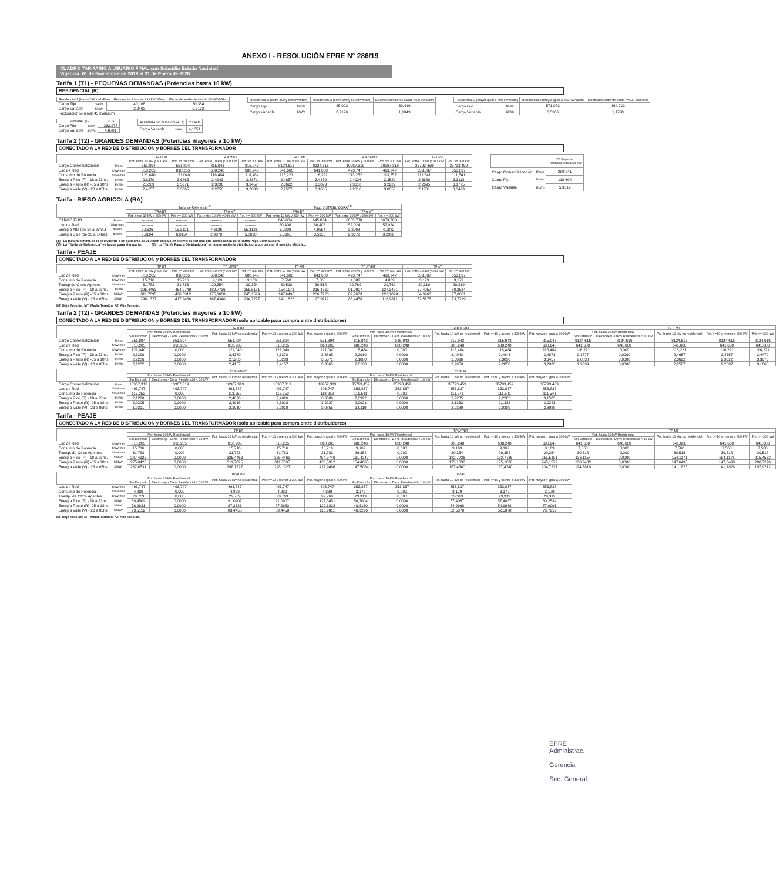ANEXO I - RESOLUCIÓN EPRE N° 286/19
CUADRO TARIFARIO A USUARIO FINAL con Subsidio Estado Nacional
Vigencia: 01 de Noviembre de 2019 al 31 de Enero de 2020
Tarifa 1 (T1) - PEQUEÑAS DEMANDAS (Potencias hasta 10 kW)
RESIDENCIAL (R)
| Residencial 1 (Hasta 299 kWh/Bim) | | | Residencial 1 (Hasta 299 kWh/Bim) | Electrodependiente salud <600 kWh/Bim |
| --- | --- | --- | --- | --- |
| Cargo Fijo | $/Bim | | 40,166 | 30,384 |
| Cargo Variable | $/kWh | | 3,2492 | 0,5132 |
| Facturación Mínima: 45 kWh/Bim | | | | |
| Residencial 2 (entre 300 y 599 kWh/Bim) | | Residencial 2 (entre 300 y 599 kWh/Bim) | Electrodependiente salud <600 kWh/bim |
| --- | --- | --- | --- |
| Cargo Fijo | $/Bim | 85,092 | 59,410 |
| Cargo Variable | $/kWh | 3,7176 | 1,1049 |
| Residencial 3 (mayor igual a 600 kWh/Bim) | | Residencial 3 (mayor igual a 600 kWh/Bim) | Electrodependiente salud >=600 kWh/bim |
| --- | --- | --- | --- |
| Cargo Fijo | $/Bim | 571,983 | 364,722 |
| Cargo Variable | $/kWh | 3,5966 | 1,1793 |
| GENERAL (G) | | | T1 G |
| --- | --- | --- | --- |
| Cargo Fijo | $/Bim | | 262,977 |
| Cargo Variable | $/kWh | | 4,8701 |
| ALUMBRADO PUBLICO (ALP) | | T1 ALP |
| --- | --- | --- |
| Cargo Variable | $/kWh | 4,1051 |
Tarifa 2 (T2) - GRANDES DEMANDAS (Potencias mayores a 10 kW)
CONECTADO A LA RED DE DISTRIBUCIÓN y BORNES DEL TRANSFORMADOR
| | | T2 R BT | | T2 B MT/BT | | T2 R MT | | T2 B AT/MT | | T2 R AT | |
| --- | --- | --- | --- | --- | --- | --- | --- | --- | --- | --- | --- |
| | | Pot. entre 10 kW y 300 kW | Pot. >= 300 kW | Pot. entre 10 kW y 300 kW | Pot. >= 300 kW | Pot. entre 10 kW y 300 kW | Pot. >= 300 kW | Pot. entre 10 kW y 300 kW | Pot. >= 300 kW | Pot. entre 10 kW y 300 kW | Pot. >= 300 kW |
| Cargo Comercialización | $/mes | 551,894 | 551,894 | 815,943 | 815,943 | 8124,616 | 8124,616 | 10967,319 | 10967,319 | 35793,459 | 35793,459 |
| Uso de Red | $/kW-mes | 818,205 | 818,205 | 688,248 | 688,248 | 641,680 | 641,680 | 493,747 | 493,747 | 353,837 | 353,837 |
| Consumo de Potencia | $/kW-mes | 121,040 | 121,040 | 118,484 | 118,484 | 116,221 | 116,221 | 113,252 | 113,252 | 111,541 | 111,541 |
| Energía Pico (P) - 18 a 23hs. | $/kWh | 2,6370 | 3,6865 | 2,4943 | 3,4871 | 2,4657 | 3,4470 | 2,4026 | 3,3589 | 2,3689 | 3,3118 |
| Energía Resto (R) -05 a 18hs | $/kWh | 2,5283 | 3,5371 | 2,3896 | 3,3457 | 2,3622 | 3,3073 | 2,3018 | 3,2227 | 2,2695 | 3,1775 |
| Energía Valle (V) - 23 a 05hs. | $/kWh | 2,4157 | 3,3865 | 2,2850 | 3,2033 | 2,2587 | 3,1665 | 2,2010 | 3,0855 | 2,1701 | 3,0423 |
| | | T2 Especial Potencias hasta 50 kW |
| --- | --- | --- |
| Cargo Comercialización | $/mes | 288,241 |
| Cargo Fijo | $/mes | 118,604 |
| Cargo Variable | $/kWh | 5,3019 |
Tarifa - RIEGO AGRICOLA (RA)
| | | Tarifa de Referencia <sup>(2)</sup> | | | | Pago DISTRIBUIDORA <sup>(3)</sup> | | | |
| --- | --- | --- | --- | --- | --- | --- | --- | --- | --- |
| | | TRA BT | | TRA MT | | TRA BT | | TRA MT | |
| | | Pot. entre 10 kW y 300 kW | Pot. >= 300 kW | Pot. entre 10 kW y 300 kW | Pot. >= 300 kW | Pot. entre 10 kW y 300 kW | Pot. >= 300 kW | Pot. entre 10 kW y 300 kW | Pot. >= 300 kW |
| CARGO FIJO | $/mes | --------- | --------- | --------- | --------- | 645,804 | 645,804 | 6053,780 | 6053,780 |
| Uso de Red | $/kW-mes | --------- | --------- | --------- | --------- | 80,408 | 80,408 | 52,024 | 52,024 |
| Energía Alta (de 14 a 23hs.) | $/kWh | 7,6626 | 15,3121 | 7,6626 | 15,3121 | 3,9208 | 4,9554 | 3,2008 | 4,1882 |
| Energía Baja (de 23 a 14hs.) | $/kWh | 3,0104 | 6,0154 | 2,9070 | 5,8090 | 2,5361 | 3,5335 | 2,3672 | 3,2980 |
(1) - La factura mínima es la equivalente a un consumo de 250 kWh en bajo en el nivel de tensión que corresponda de la Tarifa Pago Distribuidora
(2) - La "Tarifa de Referencia" es la que paga el usuario. (3) - La "Tarifa Pago a Distribuidora" es la que recibe la distribuidora por prestar el servicio eléctrico.
Tarifa - PEAJE
CONECTADO A LA RED DE DISTRIBUCIÓN y BORNES DEL TRANSFORMADOR
| | | TP BT | | TP MT/BT | | TP MT | | TP AT/MT | | TP AT | |
| --- | --- | --- | --- | --- | --- | --- | --- | --- | --- | --- | --- |
| | | Pot. entre 10 kW y 300 kW | Pot. >= 300 kW | Pot. entre 10 kW y 300 kW | Pot. >= 300 kW | Pot. entre 10 kW y 300 kW | Pot. >= 300 kW | Pot. entre 10 kW y 300 kW | Pot. >= 300 kW | Pot. entre 10 kW y 300 kW | Pot. >= 300 kW |
| Uso de Red | $/kW-mes | 818,205 | 818,205 | 688,248 | 688,248 | 641,680 | 641,680 | 493,747 | 493,747 | 353,837 | 353,837 |
| Consumo de Potencia | $/kW-mes | 15,716 | 15,716 | 9,169 | 9,169 | 7,568 | 7,568 | 4,889 | 4,889 | 3,179 | 3,179 |
| Transp de Otros Agentes | $/kW-mes | 31,783 | 31,783 | 29,354 | 29,354 | 30,518 | 30,518 | 29,769 | 29,769 | 29,319 | 29,319 |
| Energía Pico (P) - 18 a 23hs. | $/kWh | 325,4463 | 454,9749 | 182,7736 | 255,5181 | 154,1171 | 215,4562 | 91,0907 | 127,3451 | 57,4057 | 80,2534 |
| Energía Resto (R) -05 a 18hs | $/MWh | 311,7695 | 436,5312 | 175,1038 | 245,1599 | 147,6498 | 206,7220 | 87,2683 | 122,1828 | 54,9968 | 77,0001 |
| Energía Valle (V) - 23 a 05hs. | $/MWh | 298,1327 | 417,9466 | 167,4340 | 234,7227 | 141,1826 | 197,9212 | 83,4458 | 116,9811 | 52,5878 | 73,7219 |
BT: Baja Tensión; MT: Media Tensión; AT: Alta Tensión.
Tarifa 2 (T2) - GRANDES DEMANDAS (Potencias mayores a 10 kW)
CONECTADO A LA RED DE DISTRIBUCIÓN y BORNES DEL TRANSFORMADOR (sólo aplicable para compra entre distribuidores)
| | | T2 R BT | | | | | T2 B MT/BT | | | | | T2 R MT | | | | |
| --- | --- | --- | --- | --- | --- | --- | --- | --- | --- | --- | --- | --- | --- | --- | --- | --- |
| | | Pot. hasta 10 kW Residencial | | Pot. hasta 10 kW no residencial | Pot. >=10 y menor a 300 kW | Pot. mayor o igual a 300 kW | Pot. hasta 10 kW Residencial | | Pot. hasta 10 kW no residencial | Pot. >=10 y menor a 300 kW | Pot. mayor o igual a 300 kW | Pot. hasta 10 kW Residencial | | Pot. hasta 10 kW no residencial | Pot. >=10 y menor a 300 kW | Pot. >= 300 kW |
| | | Sin Estímulo | Electrodep.- Dem. Residencial < 10 kW | | | | Sin Estímulo | Electrodep.- Dem. Residencial < 10 kW | | | | Sin Estímulo | Electrodep.- Dem. Residencial < 10 kW | | | |
| Cargo Comercialización | $/mes | 551,894 | 551,894 | 551,894 | 551,894 | 551,894 | 815,943 | 815,943 | 815,943 | 815,943 | 815,943 | 8124,616 | 8124,616 | 8124,616 | 8124,616 | 8124,616 |
| Uso de Red | $/kW-mes | 818,205 | 818,205 | 818,205 | 818,205 | 818,205 | 688,248 | 688,248 | 688,248 | 688,248 | 688,248 | 641,680 | 641,680 | 641,680 | 641,680 | 641,680 |
| Consumo de Potencia | $/kW-mes | 121,040 | 0,000 | 121,040 | 121,040 | 121,040 | 118,484 | 0,000 | 118,484 | 118,484 | 118,484 | 116,221 | 0,000 | 116,221 | 116,221 | 116,221 |
| Energía Pico (P) - 18 a 23hs. | $/kWh | 2,3290 | 0,0000 | 2,6370 | 2,6370 | 3,6865 | 2,2030 | 0,0000 | 2,4943 | 2,4943 | 3,4871 | 2,1777 | 0,0000 | 2,4657 | 2,4657 | 3,4470 |
| Energía Resto (R) -05 a 18hs | $/kWh | 2,2286 | 0,0000 | 2,5283 | 2,5283 | 3,5371 | 2,1080 | 0,0000 | 2,3896 | 2,3896 | 3,3457 | 2,0838 | 0,0000 | 2,3622 | 2,3622 | 3,3073 |
| Energía Valle (V) - 23 a 05hs. | $/kWh | 2,1282 | 0,0000 | 2,4157 | 2,4157 | 3,3865 | 2,0130 | 0,0000 | 2,2850 | 2,2850 | 3,2033 | 1,9899 | 0,0000 | 2,2587 | 2,2587 | 3,1665 |
| | | T2 B AT/MT | | | | | T2 R AT | | | | |
| --- | --- | --- | --- | --- | --- | --- | --- | --- | --- | --- | --- |
| | | Pot. hasta 10 kW Residencial | | Pot. hasta 10 kW no residencial | Pot. >=10 y menor a 300 kW | Pot. mayor o igual a 300 kW | Pot. hasta 10 kW Residencial | | Pot. hasta 10 kW no residencial | Pot. >=10 y menor a 300 kW | Pot. mayor o igual a 300 kW |
| | | Sin Estímulo | Electrodep.- Dem. Residencial < 10 kW | | | | Sin Estímulo | Electrodep.- Dem. Residencial < 10 kW | | | |
| Cargo Comercialización | $/mes | 10967,319 | 10967,319 | 10967,319 | 10967,319 | 10967,319 | 35793,459 | 35793,459 | 35793,459 | 35793,459 | 35793,459 |
| Uso de Red | $/kW-mes | 493,747 | 493,747 | 493,747 | 493,747 | 493,747 | 353,837 | 353,837 | 353,837 | 353,837 | 353,837 |
| Consumo de Potencia | $/kW-mes | 113,252 | 0,000 | 113,252 | 113,252 | 113,252 | 111,541 | 0,000 | 111,541 | 111,541 | 111,541 |
| Energía Pico (P) - 18 a 23hs. | $/kWh | 2,1220 | 0,0000 | 2,4026 | 2,4026 | 3,3589 | 2,0922 | 0,0000 | 2,2285 | 2,2285 | 3,1583 |
| Energía Resto (R) -05 a 18hs | $/kWh | 2,0305 | 0,0000 | 2,3018 | 2,3018 | 3,2227 | 2,0021 | 0,0000 | 2,1332 | 2,1332 | 3,0341 |
| Energía Valle (V) - 23 a 05hs. | $/kWh | 1,9391 | 0,0000 | 2,2010 | 2,2010 | 3,0855 | 1,9119 | 0,0000 | 2,0389 | 2,0389 | 2,8988 |
Tarifa - PEAJE
CONECTADO A LA RED DE DISTRIBUCIÓN y BORNES DEL TRANSFORMADOR (sólo aplicable para compra entre distribuidores)
| | | TP BT | | | | | TP MT/BT | | | | | TP MT | | | | |
| --- | --- | --- | --- | --- | --- | --- | --- | --- | --- | --- | --- | --- | --- | --- | --- | --- |
| | | Pot. hasta 10 kW Residencial | | Pot. hasta 10 kW no residencial | Pot. >=10 y menor a 300 kW | Pot. mayor o igual a 300 kW | Pot. hasta 10 kW Residencial | | Pot. hasta 10 kW no residencial | Pot. >=10 y menor a 300 kW | Pot. mayor o igual a 300 kW | Pot. hasta 10 kW Residencial | | Pot. hasta 10 kW no residencial | Pot. >=10 y menor a 300 kW | Pot. >= 300 kW |
| | | Sin Estímulo | Electrodep.- Dem. Residencial < 10 kW | | | | Sin Estímulo | Electrodep.- Dem. Residencial < 10 kW | | | | Sin Estímulo | Electrodep.- Dem. Residencial < 10 kW | | | |
| Uso de Red | $/kW-mes | 818,205 | 818,205 | 818,205 | 818,205 | 818,205 | 688,248 | 688,248 | 688,248 | 688,248 | 688,248 | 641,680 | 641,680 | 641,680 | 641,680 | 641,680 |
| Consumo de Potencia | $/kW-mes | 15,716 | 0,000 | 15,716 | 15,716 | 15,716 | 9,169 | 0,000 | 9,169 | 9,169 | 9,169 | 7,568 | 0,000 | 7,568 | 7,568 | 7,568 |
| Transp. de Otros Agentes | $/kW-mes | 31,783 | 0,000 | 31,783 | 31,783 | 31,783 | 29,354 | 0,000 | 29,354 | 29,354 | 29,354 | 30,518 | 0,000 | 30,518 | 30,518 | 30,518 |
| Energía Pico (P) - 18 a 23hs. | $/MWh | 287,4325 | 0,0000 | 325,4463 | 325,4463 | 454,9749 | 161,4247 | 0,0000 | 182,7736 | 182,7736 | 255,5181 | 136,1154 | 0,0000 | 154,1171 | 154,1171 | 215,4562 |
| Energía Resto (R) -05 a 18hs | $/MWh | 275,0428 | 0,0000 | 311,7695 | 311,7695 | 436,5312 | 154,4665 | 0,0000 | 175,1038 | 175,1038 | 245,1599 | 130,2482 | 0,0000 | 147,6498 | 147,6498 | 206,7220 |
| Energía Valle (V) - 23 a 05hs. | $/MWh | 262,6531 | 0,0000 | 298,1327 | 298,1327 | 417,9466 | 147,5084 | 0,0000 | 167,4340 | 167,4340 | 234,7227 | 124,3810 | 0,0000 | 141,1826 | 141,1826 | 197,9212 |
| | | TP AT/MT | | | | | TP AT | | | | |
| --- | --- | --- | --- | --- | --- | --- | --- | --- | --- | --- | --- |
| | | Pot. hasta 10 kW Residencial | | Pot. hasta 10 kW no residencial | Pot. >=10 y menor a 300 kW | Pot. mayor o igual a 300 kW | Pot. hasta 10 kW Residencial | | Pot. hasta 10 kW no residencial | Pot. >=10 y menor a 300 kW | Pot. mayor o igual a 300 kW |
| | | Sin Estímulo | Electrodep.- Dem. Residencial < 10 kW | | | | Sin Estímulo | Electrodep.- Dem. Residencial < 10 kW | | | |
| Uso de Red | $/kW-mes | 493,747 | 493,747 | 493,747 | 493,747 | 493,747 | 353,837 | 353,837 | 353,837 | 353,837 | 353,837 |
| Consumo de Potencia | $/kW-mes | 4,889 | 0,000 | 4,889 | 4,889 | 4,889 | 3,179 | 0,000 | 3,179 | 3,179 | 3,179 |
| Transp. de Otros Agentes | $/kW-mes | 29,769 | 0,000 | 29,769 | 29,769 | 29,769 | 29,319 | 0,000 | 29,319 | 29,319 | 29,319 |
| Energía Pico (P) - 18 a 23hs. | $/MWh | 80,4509 | 0,0000 | 91,0907 | 91,0907 | 127,3451 | 50,7004 | 0,0000 | 57,4057 | 57,4057 | 80,2534 |
| Energía Resto (R) -05 a 18hs | $/MWh | 76,9831 | 0,0000 | 87,2683 | 87,2683 | 122,1828 | 48,5150 | 0,0000 | 54,9968 | 54,9968 | 77,0001 |
| Energía Valle (V) - 23 a 05hs. | $/MWh | 73,5152 | 0,0000 | 83,4458 | 83,4458 | 116,9811 | 46,3296 | 0,0000 | 52,5878 | 52,5878 | 73,7219 |
BT: Baja Tensión; MT: Media Tensión; AT: Alta Tensión.
EPRE
Administrac.
Gerencia
Sec. General